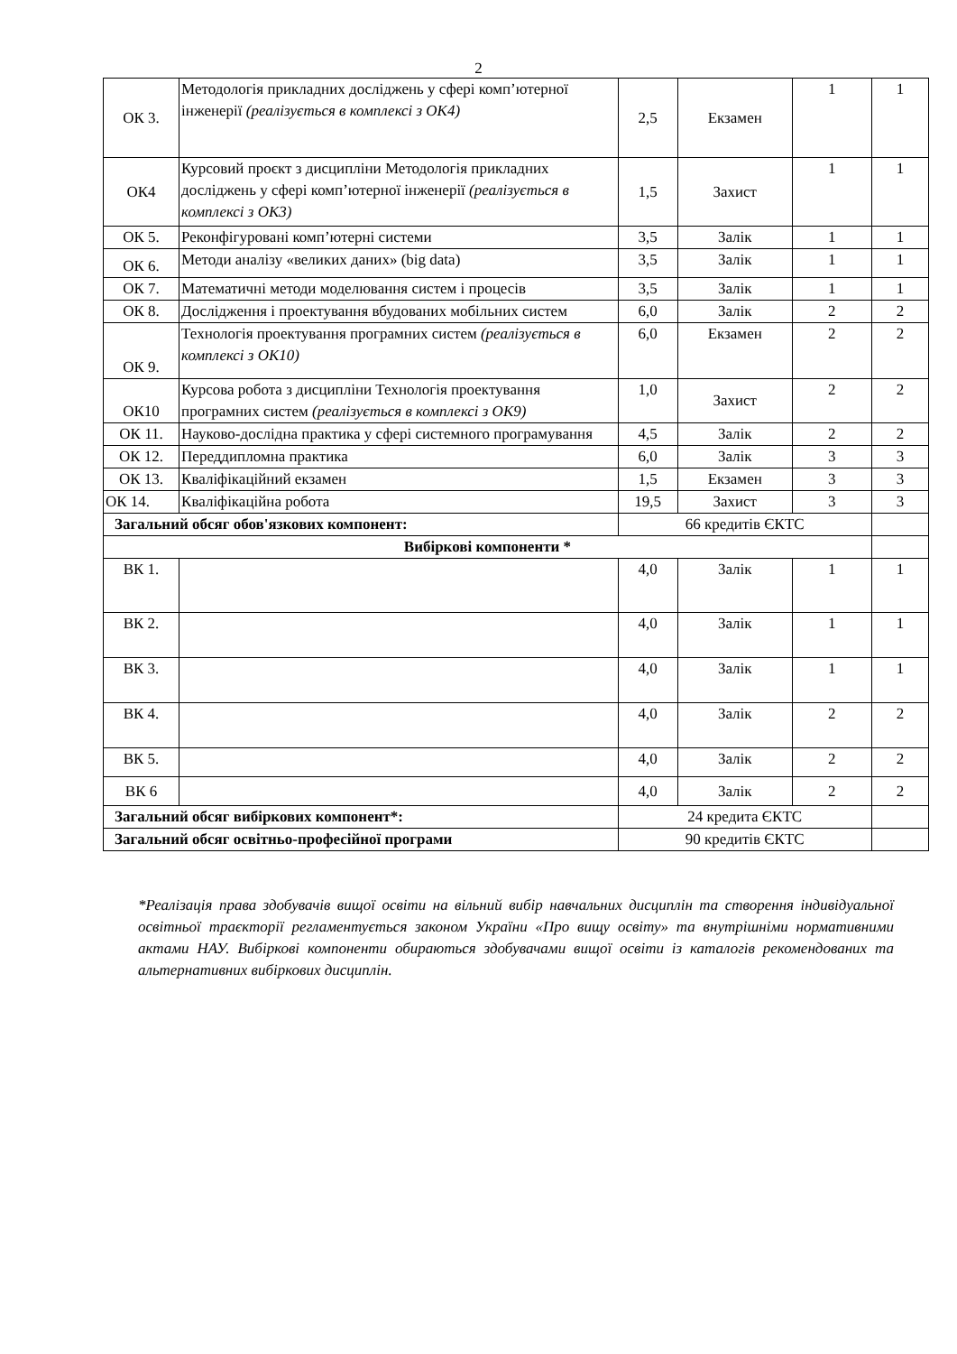2
| ОК 3. | Методологія прикладних досліджень у сфері комп’ютерної інженерії (реалізується в комплексі з ОК4) | 2,5 | Екзамен | 1 | 1 |
| ОК4 | Курсовий проєкт з дисципліни Методологія прикладних досліджень у сфері комп’ютерної інженерії (реалізується в комплексі з ОК3) | 1,5 | Захист | 1 | 1 |
| ОК 5. | Реконфігуровані комп’ютерні системи | 3,5 | Залік | 1 | 1 |
| ОК 6. | Методи аналізу «великих даних» (big data) | 3,5 | Залік | 1 | 1 |
| ОК 7. | Математичні методи моделювання систем і процесів | 3,5 | Залік | 1 | 1 |
| ОК 8. | Дослідження і проектування вбудованих мобільних систем | 6,0 | Залік | 2 | 2 |
| ОК 9. | Технологія проектування програмних систем (реалізується в комплексі з ОК10) | 6,0 | Екзамен | 2 | 2 |
| ОК10 | Курсова робота з дисципліни Технологія проектування програмних систем (реалізується в комплексі з ОК9) | 1,0 | Захист | 2 | 2 |
| ОК 11. | Науково-дослідна практика у сфері системного програмування | 4,5 | Залік | 2 | 2 |
| ОК 12. | Переддипломна практика | 6,0 | Залік | 3 | 3 |
| ОК 13. | Кваліфікаційний екзамен | 1,5 | Екзамен | 3 | 3 |
| ОК 14. | Кваліфікаційна робота | 19,5 | Захист | 3 | 3 |
| Загальний обсяг обов'язкових компонент: | | 66 кредитів ЄКТС | | | |
| Вибіркові компоненти * | | | | | |
| ВК 1. | | 4,0 | Залік | 1 | 1 |
| ВК 2. | | 4,0 | Залік | 1 | 1 |
| ВК 3. | | 4,0 | Залік | 1 | 1 |
| ВК 4. | | 4,0 | Залік | 2 | 2 |
| ВК 5. | | 4,0 | Залік | 2 | 2 |
| ВК 6 | | 4,0 | Залік | 2 | 2 |
| Загальний обсяг вибіркових компонент*: | | 24 кредита ЄКТС | | | |
| Загальний обсяг освітньо-професійної програми | | 90 кредитів ЄКТС | | | |
*Реалізація права здобувачів вищої освіти на вільний вибір навчальних дисциплін та створення індивідуальної освітньої траєкторії регламентується законом України «Про вищу освіту» та внутрішніми нормативними актами НАУ. Вибіркові компоненти обираються здобувачами вищої освіти із каталогів рекомендованих та альтернативних вибіркових дисциплін.